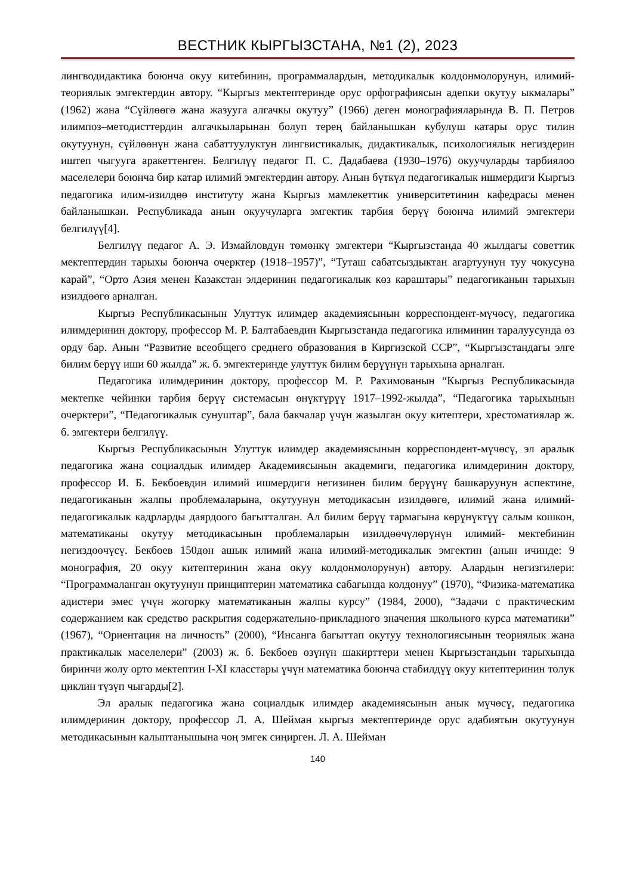ВЕСТНИК КЫРГЫЗСТАНА, №1 (2), 2023
лингводидактика боюнча окуу китебинин, программалардын, методикалык колдонмолорунун, илимий- теориялык эмгектердин автору. “Кыргыз мектептеринде орус орфографиясын адепки окутуу ыкмалары” (1962) жана “Сүйлөөгө жана жазууга алгачкы окутуу” (1966) деген монографияларында В. П. Петров илимпоз–методисттердин алгачкыларынан болуп терең байланышкан кубулуш катары орус тилин окутуунун, сүйлөөнүн жана сабаттуулуктун лингвистикалык, дидактикалык, психологиялык негиздерин иштеп чыгууга аракеттенген. Белгилүү педагог П. С. Дадабаева (1930–1976) окуучуларды тарбиялоо маселелери боюнча бир катар илимий эмгектердин автору. Анын бүткүл педагогикалык ишмердиги Кыргыз педагогика илим-изилдөө институту жана Кыргыз мамлекеттик университетинин кафедрасы менен байланышкан. Республикада анын окуучуларга эмгектик тарбия берүү боюнча илимий эмгектери белгилүү[4].
Белгилүү педагог А. Э. Измайловдун төмөнкү эмгектери “Кыргызстанда 40 жылдагы советтик мектептердин тарыхы боюнча очерктер (1918–1957)”, “Туташ сабатсыздыктан агартуунун туу чокусуна карай”, “Орто Азия менен Казакстан элдеринин педагогикалык көз караштары” педагогиканын тарыхын изилдөөгө арналган.
Кыргыз Республикасынын Улуттук илимдер академиясынын корреспондент-мүчөсү, педагогика илимдеринин доктору, профессор М. Р. Балтабаевдин Кыргызстанда педагогика илиминин таралуусунда өз орду бар. Анын “Развитие всеобщего среднего образования в Киргизской ССР”, “Кыргызстандагы элге билим берүү иши 60 жылда” ж. б. эмгектеринде улуттук билим берүүнүн тарыхына арналган.
Педагогика илимдеринин доктору, профессор М. Р. Рахимованын “Кыргыз Республикасында мектепке чейинки тарбия берүү системасын өнүктүрүү 1917–1992-жылда”, “Педагогика тарыхынын очерктери”, “Педагогикалык сунуштар”, бала бакчалар үчүн жазылган окуу китептери, хрестоматиялар ж. б. эмгектери белгилүү.
Кыргыз Республикасынын Улуттук илимдер академиясынын корреспондент-мүчөсү, эл аралык педагогика жана социалдык илимдер Академиясынын академиги, педагогика илимдеринин доктору, профессор И. Б. Бекбоевдин илимий ишмердиги негизинен билим берүүнү башкаруунун аспектине, педагогиканын жалпы проблемаларына, окутуунун методикасын изилдөөгө, илимий жана илимий-педагогикалык кадрларды даярдоого багытталган. Ал билим берүү тармагына көрүнүктүү салым кошкон, математиканы окутуу методикасынын проблемаларын изилдөөчүлөрүнүн илимий- мектебинин негиздөөчүсү. Бекбоев 150дөн ашык илимий жана илимий-методикалык эмгектин (анын ичинде: 9 монография, 20 окуу китептеринин жана окуу колдонмолорунун) автору. Алардын негизгилери: “Программаланган окутуунун принциптерин математика сабагында колдонуу” (1970), “Физика-математика адистери эмес үчүн жогорку математиканын жалпы курсу” (1984, 2000), “Задачи с практическим содержанием как средство раскрытия содержательно-прикладного значения школьного курса математики” (1967), “Ориентация на личность” (2000), “Инсанга багыттап окутуу технологиясынын теориялык жана практикалык маселелери” (2003) ж. б. Бекбоев өзүнүн шакирттери менен Кыргызстандын тарыхында биринчи жолу орто мектептин I-XI класстары үчүн математика боюнча стабилдүү окуу китептеринин толук циклин түзүп чыгарды[2].
Эл аралык педагогика жана социалдык илимдер академиясынын анык мүчөсү, педагогика илимдеринин доктору, профессор Л. А. Шейман кыргыз мектептеринде орус адабиятын окутуунун методикасынын калыптанышына чоң эмгек сиңирген. Л. А. Шейман
140